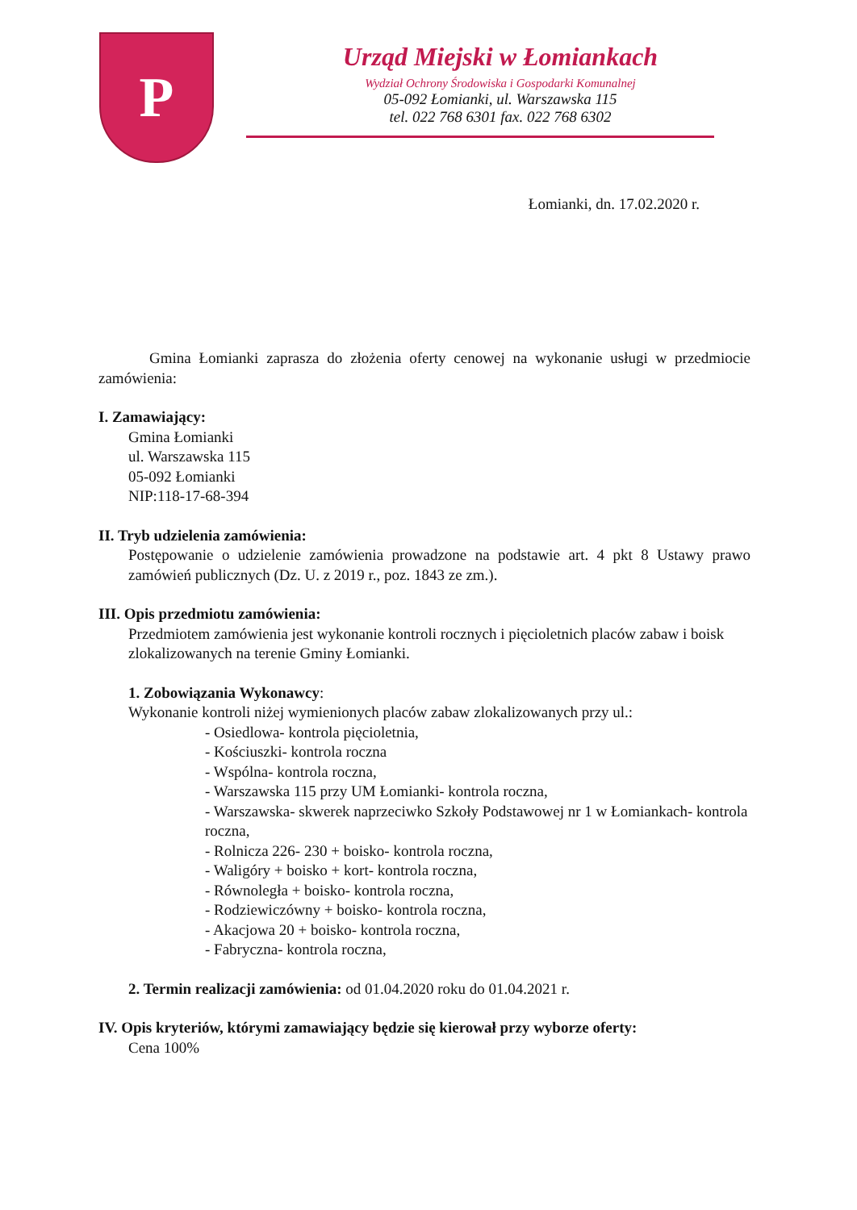P
Urząd Miejski w Łomiankach
Wydział Ochrony Środowiska i Gospodarki Komunalnej
05-092 Łomianki, ul. Warszawska 115
tel. 022 768 6301 fax. 022 768 6302
Łomianki, dn. 17.02.2020 r.
Gmina Łomianki zaprasza do złożenia oferty cenowej na wykonanie usługi w przedmiocie zamówienia:
I. Zamawiający:
Gmina Łomianki
ul. Warszawska 115
05-092 Łomianki
NIP:118-17-68-394
II. Tryb udzielenia zamówienia:
Postępowanie o udzielenie zamówienia prowadzone na podstawie art. 4 pkt 8 Ustawy prawo zamówień publicznych (Dz. U. z 2019 r., poz. 1843 ze zm.).
III. Opis przedmiotu zamówienia:
Przedmiotem zamówienia jest wykonanie kontroli rocznych i pięcioletnich placów zabaw i boisk zlokalizowanych na terenie Gminy Łomianki.
1. Zobowiązania Wykonawcy:
Wykonanie kontroli niżej wymienionych placów zabaw zlokalizowanych przy ul.:
- Osiedlowa- kontrola pięcioletnia,
- Kościuszki- kontrola roczna
- Wspólna- kontrola roczna,
- Warszawska 115 przy UM Łomianki- kontrola roczna,
- Warszawska- skwerek naprzeciwko Szkoły Podstawowej nr 1 w Łomiankach- kontrola roczna,
- Rolnicza 226- 230 + boisko- kontrola roczna,
- Waligóry + boisko + kort- kontrola roczna,
- Równoległa + boisko- kontrola roczna,
- Rodziewiczówny + boisko- kontrola roczna,
- Akacjowa 20 + boisko- kontrola roczna,
- Fabryczna- kontrola roczna,
2. Termin realizacji zamówienia: od 01.04.2020 roku do 01.04.2021 r.
IV. Opis kryteriów, którymi zamawiający będzie się kierował przy wyborze oferty:
Cena 100%